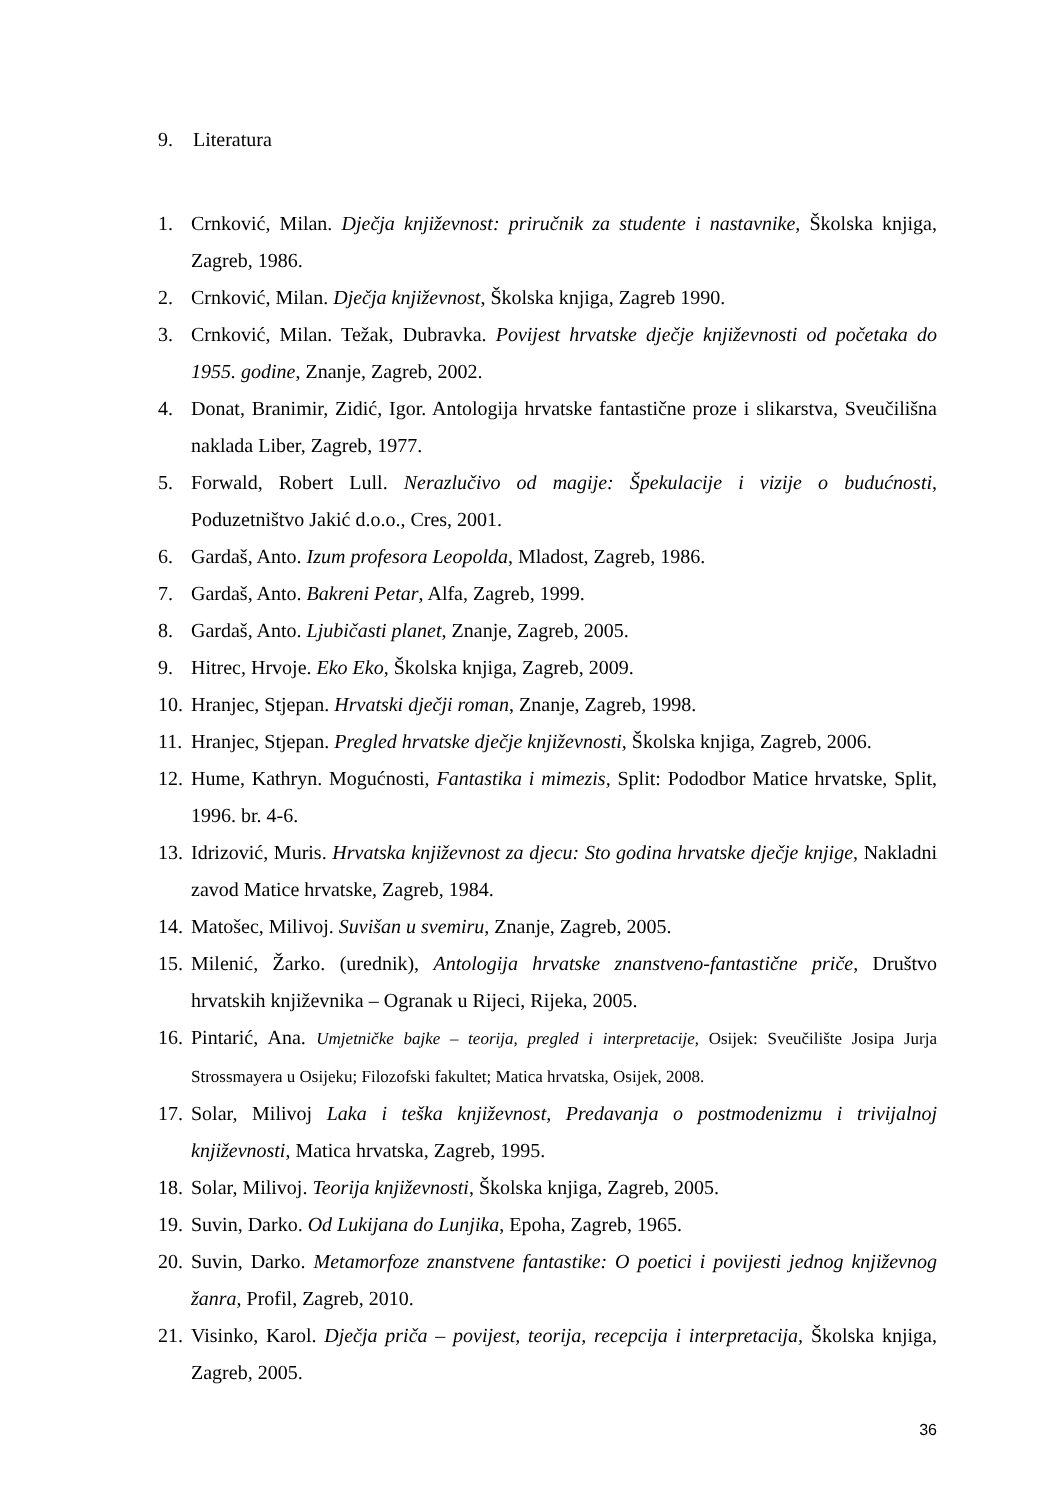9. Literatura
1. Crnković, Milan. Dječja književnost: priručnik za studente i nastavnike, Školska knjiga, Zagreb, 1986.
2. Crnković, Milan. Dječja književnost, Školska knjiga, Zagreb 1990.
3. Crnković, Milan. Težak, Dubravka. Povijest hrvatske dječje književnosti od početaka do 1955. godine, Znanje, Zagreb, 2002.
4. Donat, Branimir, Zidić, Igor. Antologija hrvatske fantastične proze i slikarstva, Sveučilišna naklada Liber, Zagreb, 1977.
5. Forwald, Robert Lull. Nerazlučivo od magije: Špekulacije i vizije o budućnosti, Poduzetništvo Jakić d.o.o., Cres, 2001.
6. Gardaš, Anto. Izum profesora Leopolda, Mladost, Zagreb, 1986.
7. Gardaš, Anto. Bakreni Petar, Alfa, Zagreb, 1999.
8. Gardaš, Anto. Ljubičasti planet, Znanje, Zagreb, 2005.
9. Hitrec, Hrvoje. Eko Eko, Školska knjiga, Zagreb, 2009.
10. Hranjec, Stjepan. Hrvatski dječji roman, Znanje, Zagreb, 1998.
11. Hranjec, Stjepan. Pregled hrvatske dječje književnosti, Školska knjiga, Zagreb, 2006.
12. Hume, Kathryn. Mogućnosti, Fantastika i mimezis, Split: Pododbor Matice hrvatske, Split, 1996. br. 4-6.
13. Idrizović, Muris. Hrvatska književnost za djecu: Sto godina hrvatske dječje knjige, Nakladni zavod Matice hrvatske, Zagreb, 1984.
14. Matošec, Milivoj. Suvišan u svemiru, Znanje, Zagreb, 2005.
15. Milenić, Žarko. (urednik), Antologija hrvatske znanstveno-fantastične priče, Društvo hrvatskih književnika – Ogranak u Rijeci, Rijeka, 2005.
16. Pintarić, Ana. Umjetničke bajke – teorija, pregled i interpretacije, Osijek: Sveučilište Josipa Jurja Strossmayera u Osijeku; Filozofski fakultet; Matica hrvatska, Osijek, 2008.
17. Solar, Milivoj Laka i teška književnost, Predavanja o postmodenizmu i trivijalnoj književnosti, Matica hrvatska, Zagreb, 1995.
18. Solar, Milivoj. Teorija književnosti, Školska knjiga, Zagreb, 2005.
19. Suvin, Darko. Od Lukijana do Lunjika, Epoha, Zagreb, 1965.
20. Suvin, Darko. Metamorfoze znanstvene fantastike: O poetici i povijesti jednog književnog žanra, Profil, Zagreb, 2010.
21. Visinko, Karol. Dječja priča – povijest, teorija, recepcija i interpretacija, Školska knjiga, Zagreb, 2005.
36